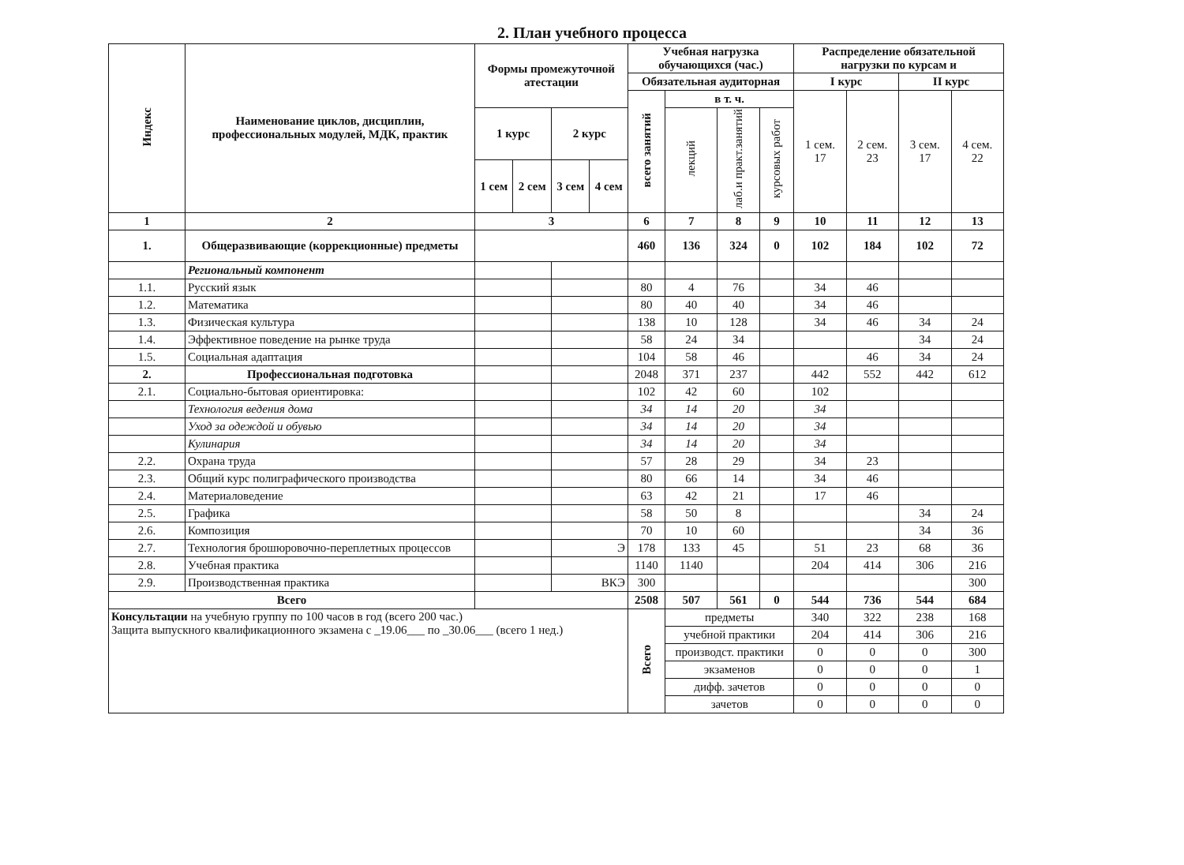2. План учебного процесса
| Индекс | Наименование циклов, дисциплин, профессиональных модулей, МДК, практик | Формы промежуточной атестации | | | | Учебная нагрузка обучающихся (час.) | | | | Распределение обязательной нагрузки по курсам и | | | |
| --- | --- | --- | --- | --- | --- | --- | --- | --- | --- | --- | --- | --- | --- |
| | | | | | | Обязательная аудиторная | | | | I курс | | II курс | |
| | | | | | | всего занятий | в т. ч. | | | 1 сем. 17 | 2 сем. 23 | 3 сем. 17 | 4 сем. 22 |
| | | 1 курс | | 2 курс | | | лекций | лаб.и практ.занятий | курсовых работ | | | | |
| | | 1 сем | 2 сем | 3 сем | 4 сем | | | | | | | | |
| 1 | 2 | 3 | | | | 6 | 7 | 8 | 9 | 10 | 11 | 12 | 13 |
| 1. | Общеразвивающие (коррекционные) предметы | | | | | 460 | 136 | 324 | 0 | 102 | 184 | 102 | 72 |
| | Региональный компонент | | | | | | | | | | | | |
| 1.1. | Русский язык | | | | | 80 | 4 | 76 | | 34 | 46 | | |
| 1.2. | Математика | | | | | 80 | 40 | 40 | | 34 | 46 | | |
| 1.3. | Физическая культура | | | | | 138 | 10 | 128 | | 34 | 46 | 34 | 24 |
| 1.4. | Эффективное поведение на рынке труда | | | | | 58 | 24 | 34 | | | | 34 | 24 |
| 1.5. | Социальная адаптация | | | | | 104 | 58 | 46 | | | 46 | 34 | 24 |
| 2. | Профессиональная подготовка | | | | | 2048 | 371 | 237 | | 442 | 552 | 442 | 612 |
| 2.1. | Социально-бытовая ориентировка: | | | | | 102 | 42 | 60 | | 102 | | | |
| | Технология ведения дома | | | | | 34 | 14 | 20 | | 34 | | | |
| | Уход за одеждой и обувью | | | | | 34 | 14 | 20 | | 34 | | | |
| | Кулинария | | | | | 34 | 14 | 20 | | 34 | | | |
| 2.2. | Охрана труда | | | | | 57 | 28 | 29 | | 34 | 23 | | |
| 2.3. | Общий курс полиграфического производства | | | | | 80 | 66 | 14 | | 34 | 46 | | |
| 2.4. | Материаловедение | | | | | 63 | 42 | 21 | | 17 | 46 | | |
| 2.5. | Графика | | | | | 58 | 50 | 8 | | | | 34 | 24 |
| 2.6. | Композиция | | | | | 70 | 10 | 60 | | | | 34 | 36 |
| 2.7. | Технология брошюровочно-переплетных процессов | | | Э | | 178 | 133 | 45 | | 51 | 23 | 68 | 36 |
| 2.8. | Учебная практика | | | | | 1140 | 1140 | | | 204 | 414 | 306 | 216 |
| 2.9. | Производственная практика | | | ВКЭ | | 300 | | | | | | | 300 |
| Всего | | | | | | 2508 | 507 | 561 | 0 | 544 | 736 | 544 | 684 |
| Консультации на учебную группу по 100 часов в год (всего 200 час.) Защита выпускного квалификационного экзамена с _19.06___ по _30.06___ (всего 1 нед.) | | | | | | Всего | предметы | | | 340 | 322 | 238 | 168 |
| | | | | | | | учебной практики | | | 204 | 414 | 306 | 216 |
| | | | | | | | производст. практики | | | 0 | 0 | 0 | 300 |
| | | | | | | | экзаменов | | | 0 | 0 | 0 | 1 |
| | | | | | | | дифф. зачетов | | | 0 | 0 | 0 | 0 |
| | | | | | | | зачетов | | | 0 | 0 | 0 | 0 |